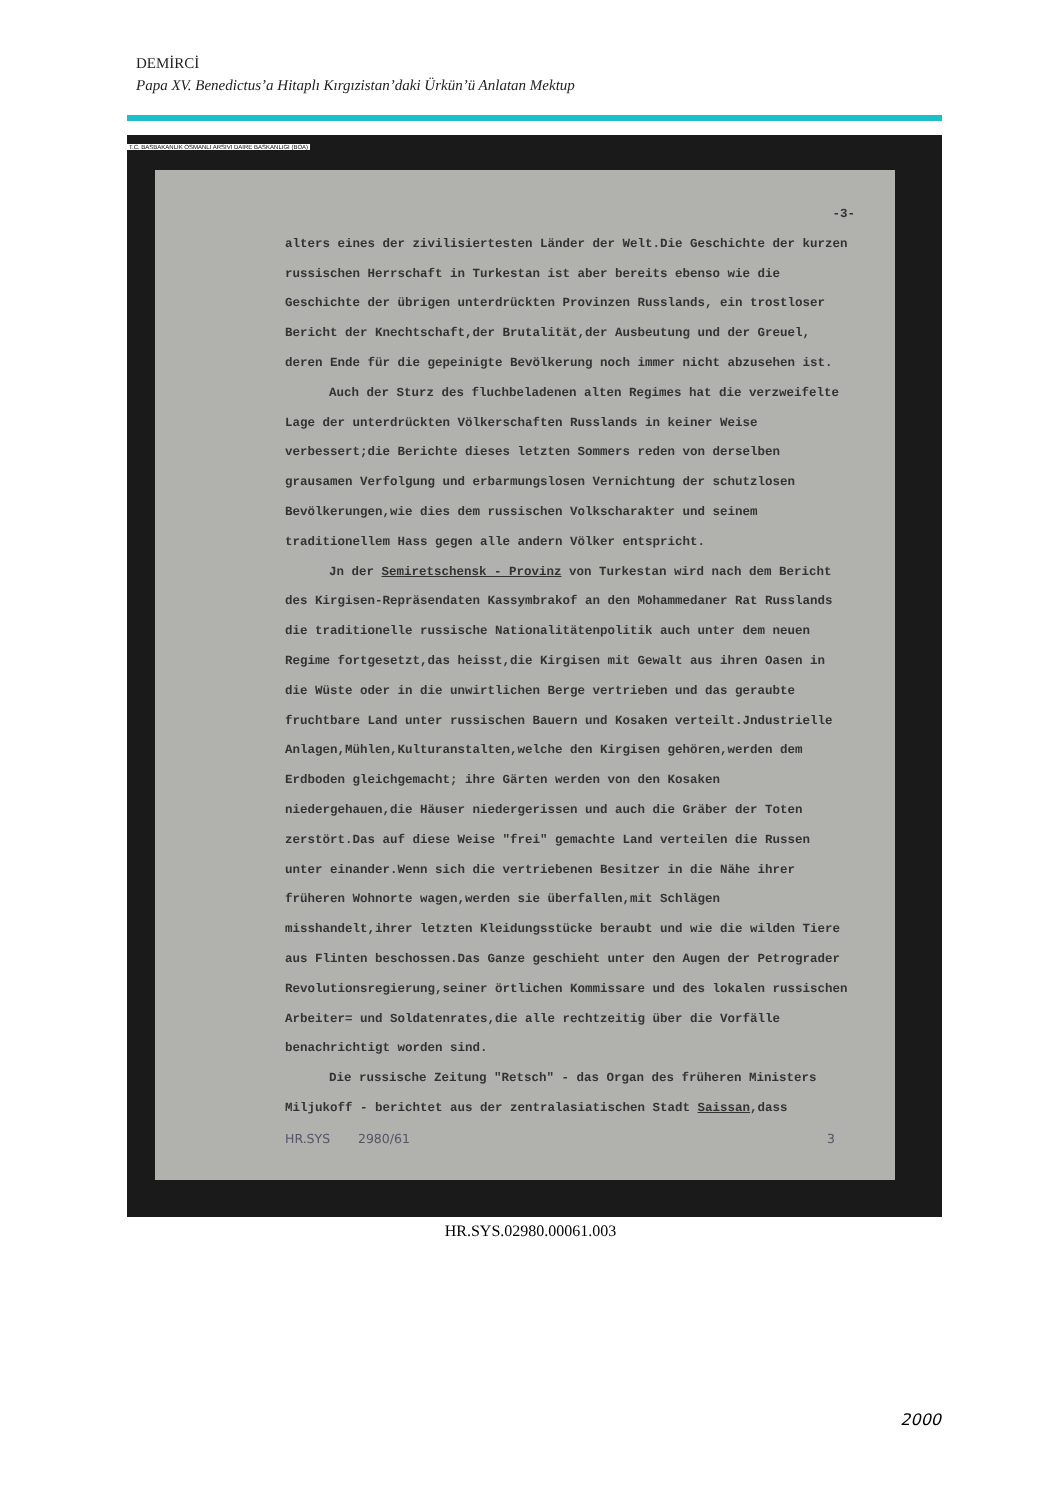DEMİRCİ
Papa XV. Benedictus’a Hitaplı Kırgızistan’daki Ürkün’ü Anlatan Mektup
T.C. BASBAKANLIK OSMANLI ARSIVI DAIRE BASKANLIGI (BOA)
-3-
alters eines der zivilisiertesten Länder der Welt.Die Geschichte der kurzen russischen Herrschaft in Turkestan ist aber bereits ebenso wie die Geschichte der übrigen unterdrückten Provinzen Russlands, ein trostloser Bericht der Knechtschaft,der Brutalität,der Ausbeutung und der Greuel, deren Ende für die gepeinigte Bevölkerung noch immer nicht abzusehen ist.
Auch der Sturz des fluchbeladenen alten Regimes hat die verzweifelte Lage der unterdrückten Völkerschaften Russlands in keiner Weise verbessert;die Berichte dieses letzten Sommers reden von derselben grausamen Verfolgung und erbarmungslosen Vernichtung der schutzlosen Bevölkerungen,wie dies dem russischen Volkscharakter und seinem traditionellem Hass gegen alle andern Völker entspricht.
Jn der Semiretschensk - Provinz von Turkestan wird nach dem Bericht des Kirgisen-Repräsendaten Kassymbrakof an den Mohammedaner Rat Russlands die traditionelle russische Nationalitätenpolitik auch unter dem neuen Regime fortgesetzt,das heisst,die Kirgisen mit Gewalt aus ihren Oasen in die Wüste oder in die unwirtlichen Berge vertrieben und das geraubte fruchtbare Land unter russischen Bauern und Kosaken verteilt.Jndustrielle Anlagen,Mühlen,Kulturanstalten,welche den Kirgisen gehören,werden dem Erdboden gleichgemacht; ihre Gärten werden von den Kosaken niedergehauen,die Häuser niedergerissen und auch die Gräber der Toten zerstört.Das auf diese Weise "frei" gemachte Land verteilen die Russen unter einander.Wenn sich die vertriebenen Besitzer in die Nähe ihrer früheren Wohnorte wagen,werden sie überfallen,mit Schlägen misshandelt,ihrer letzten Kleidungsstücke beraubt und wie die wilden Tiere aus Flinten beschossen.Das Ganze geschieht unter den Augen der Petrograder Revolutionsregierung,seiner örtlichen Kommissare und des lokalen russischen Arbeiter= und Soldatenrates,die alle rechtzeitig über die Vorfälle benachrichtigt worden sind.
Die russische Zeitung "Retsch" - das Organ des früheren Ministers Miljukoff - berichtet aus der zentralasiatischen Stadt Saissan,dass
HR.SYS 2980/61 3
HR.SYS.02980.00061.003
2000